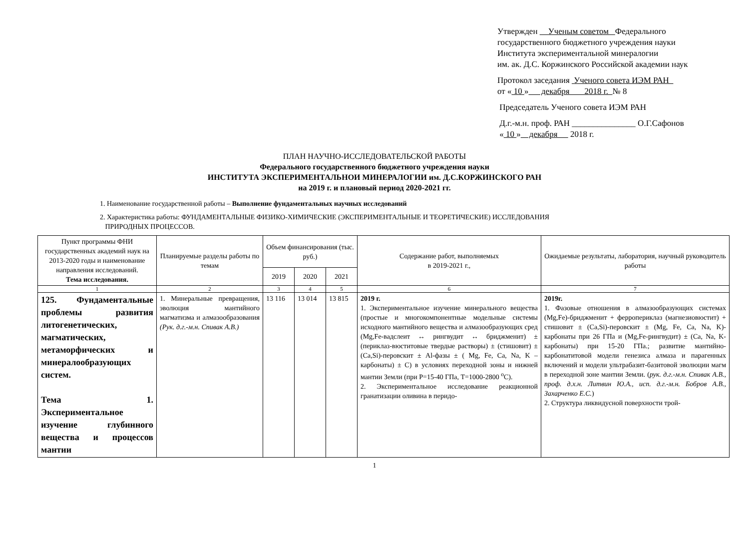Утвержден Ученым советом Федерального
государственного бюджетного учреждения науки
Института экспериментальной минералогии
им. ак. Д.С. Коржинского Российской академии наук
Протокол заседания Ученого совета ИЭМ РАН
от « 10 » декабря 2018 г. № 8
Председатель Ученого совета ИЭМ РАН
Д.г.-м.н. проф. РАН _______________ О.Г.Сафонов
« 10 » декабря 2018 г.
ПЛАН НАУЧНО-ИССЛЕДОВАТЕЛЬСКОЙ РАБОТЫ
Федерального государственного бюджетного учреждения науки
ИНСТИТУТА ЭКСПЕРИМЕНТАЛЬНОИ МИНЕРАЛОГИИ им. Д.С.КОРЖИНСКОГО РАН
на 2019 г. и плановый период 2020-2021 гг.
1. Наименование государственной работы – Выполнение фундаментальных научных исследований
2. Характеристика работы: ФУНДАМЕНТАЛЬНЫЕ ФИЗИКО-ХИМИЧЕСКИЕ (ЭКСПЕРИМЕНТАЛЬНЫЕ И ТЕОРЕТИЧЕСКИЕ) ИССЛЕДОВАНИЯ
ПРИРОДНЫХ ПРОЦЕССОВ.
| Пункт программы ФНИ государственных академий наук на 2013-2020 годы и наименование направления исследований. Тема исследования. | Планируемые разделы работы по темам | Объем финансирования (тыс. руб.) | | | Содержание работ, выполняемых в 2019-2021 г., | Ожидаемые результаты, лаборатория, научный руководитель работы |
| --- | --- | --- | --- | --- | --- | --- |
| | | 2019 | 2020 | 2021 | | |
| 1 | 2 | 3 | 4 | 5 | 6 | 7 |
| 125. Фундаментальные проблемы развития литогенетических, магматических, метаморфических и минералообразующих систем. Тема 1. Экспериментальное изучение глубинного вещества и процессов мантии | 1. Минеральные превращения, эволюция мантийного магматизма и алмазообразования (Рук. д.г.-м.н. Спивак А.В.) | 13 116 | 13 014 | 13 815 | 2019 г. 1. Экспериментальное изучение минерального вещества (простые и многокомпонентные модельные системы исходного мантийного вещества и алмазообразующих сред (Mg,Fe-вадслеит ↔ рингвудит ↔ бриджменит) ± (периклаз-вюститовые твердые растворы) ± (стишовит) ± (Ca,Si)-перовскит ± Al-фазы ± ( Mg, Fe, Ca, Na, K – карбонаты) ± C) в условиях переходной зоны и нижней мантии Земли (при P=15-40 ГПа, T=1000-2800 <sup>o</sup>C). 2. Экспериментальное исследование реакционной гранатизации оливина в перидо- | 2019г. 1. Фазовые отношения в алмазообразующих системах (Mg,Fe)-бриджменит + ферропериклаз (магнезиовюстит) + стишовит ± (Ca,Si)-перовскит ± (Mg, Fe, Ca, Na, K)-карбонаты при 26 ГПа и (Mg,Fe-рингвудит) ± (Ca, Na, K-карбонаты) при 15-20 ГПа.; развитие мантийно-карбонатитовой модели генезиса алмаза и парагенных включений и модели ультрабазит-базитовой эволюции магм в переходной зоне мантии Земли. ( рук. д.г.-м.н. Спивак А.В., проф. д.х.н. Литвин Ю.А., исп. д.г.-м.н. Бобров А.В., Захарченко Е.С. ) 2. Структура ликвидусной поверхности трой- |
1